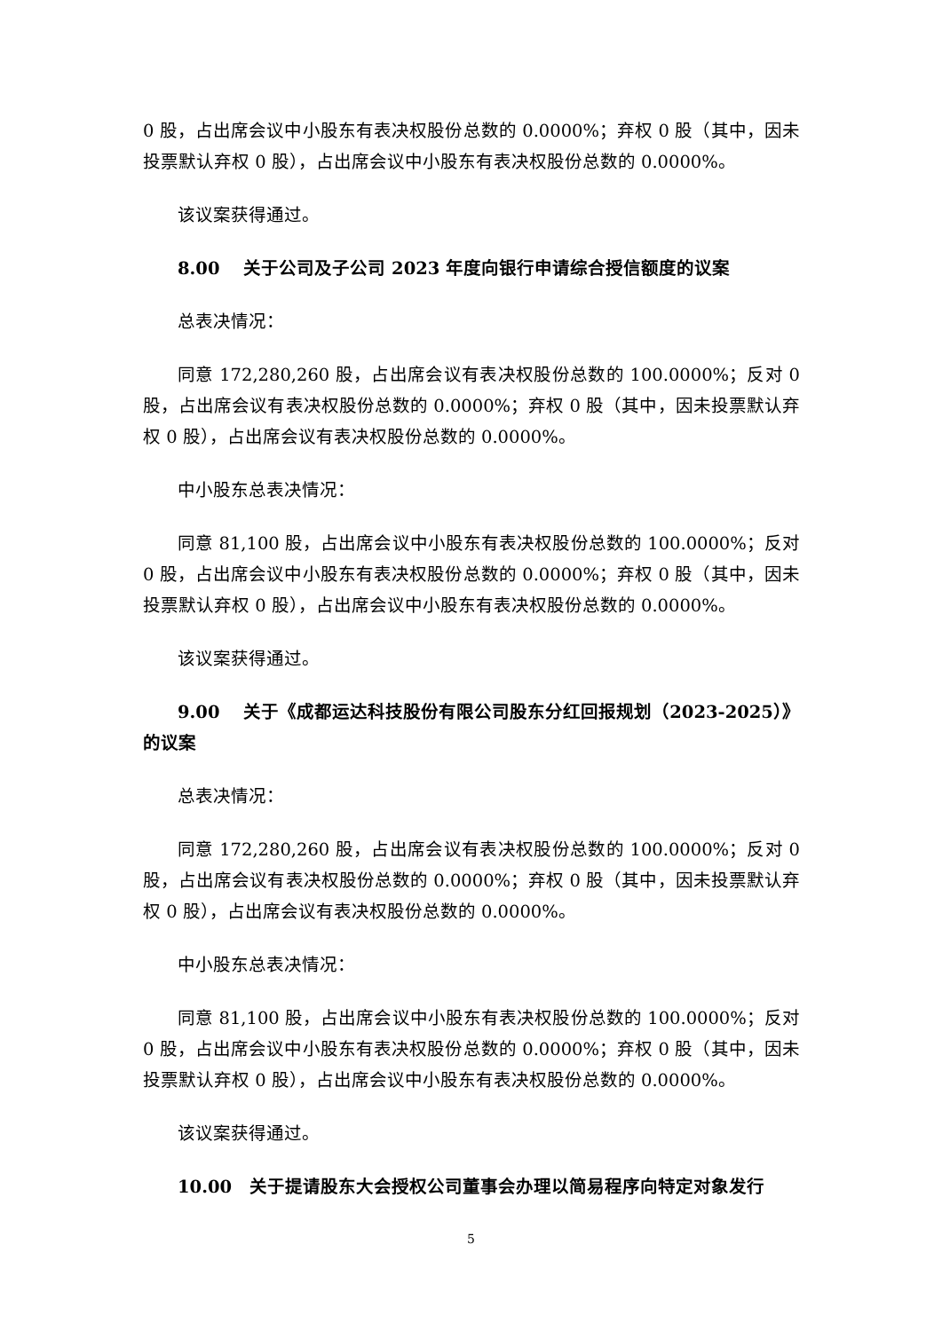0 股，占出席会议中小股东有表决权股份总数的 0.0000%；弃权 0 股（其中，因未投票默认弃权 0 股），占出席会议中小股东有表决权股份总数的 0.0000%。
该议案获得通过。
8.00　 关于公司及子公司 2023 年度向银行申请综合授信额度的议案
总表决情况：
同意 172,280,260 股，占出席会议有表决权股份总数的 100.0000%；反对 0 股，占出席会议有表决权股份总数的 0.0000%；弃权 0 股（其中，因未投票默认弃权 0 股），占出席会议有表决权股份总数的 0.0000%。
中小股东总表决情况：
同意 81,100 股，占出席会议中小股东有表决权股份总数的 100.0000%；反对 0 股，占出席会议中小股东有表决权股份总数的 0.0000%；弃权 0 股（其中，因未投票默认弃权 0 股），占出席会议中小股东有表决权股份总数的 0.0000%。
该议案获得通过。
9.00　 关于《成都运达科技股份有限公司股东分红回报规划（2023-2025）》的议案
总表决情况：
同意 172,280,260 股，占出席会议有表决权股份总数的 100.0000%；反对 0 股，占出席会议有表决权股份总数的 0.0000%；弃权 0 股（其中，因未投票默认弃权 0 股），占出席会议有表决权股份总数的 0.0000%。
中小股东总表决情况：
同意 81,100 股，占出席会议中小股东有表决权股份总数的 100.0000%；反对 0 股，占出席会议中小股东有表决权股份总数的 0.0000%；弃权 0 股（其中，因未投票默认弃权 0 股），占出席会议中小股东有表决权股份总数的 0.0000%。
该议案获得通过。
10.00　关于提请股东大会授权公司董事会办理以简易程序向特定对象发行
5